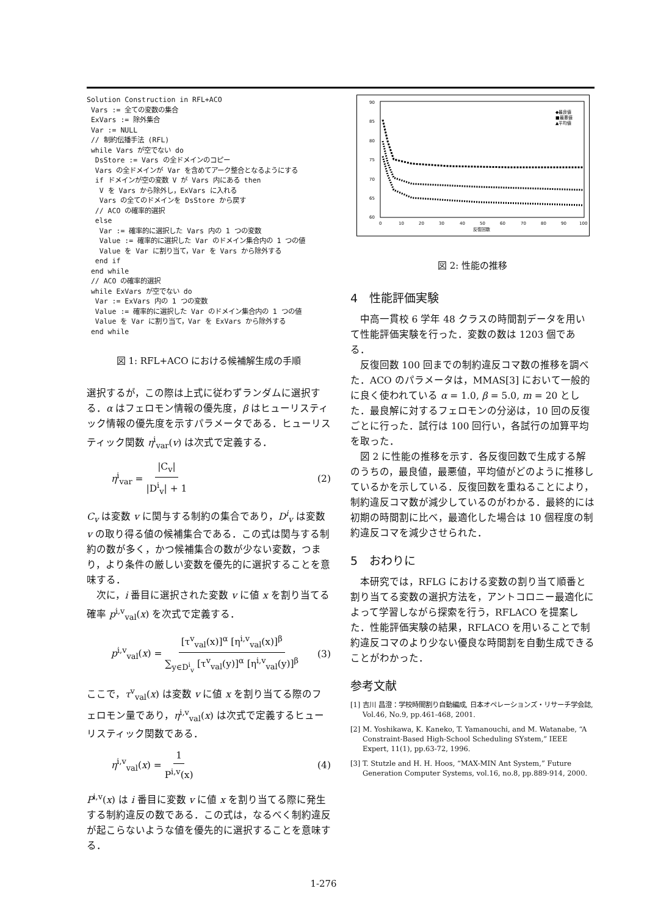Solution Construction in RFL+ACO
 Vars := 全ての変数の集合
 ExVars := 除外集合
 Var := NULL
 // 制約伝播手法 (RFL)
 while Vars が空でない do
  DsStore := Vars の全ドメインのコピー
  Vars の全ドメインが Var を含めてアーク整合となるようにする
  if ドメインが空の変数 V が Vars 内にある then
   V を Vars から除外し，ExVars に入れる
   Vars の全てのドメインを DsStore から戻す
  // ACO の確率的選択
  else
   Var := 確率的に選択した Vars 内の 1 つの変数
   Value := 確率的に選択した Var のドメイン集合内の 1 つの値
   Value を Var に割り当て，Var を Vars から除外する
  end if
 end while
 // ACO の確率的選択
 while ExVars が空でない do
  Var := ExVars 内の 1 つの変数
  Value := 確率的に選択した Var のドメイン集合内の 1 つの値
  Value を Var に割り当て，Var を ExVars から除外する
 end while
図 1: RFL+ACO における候補解生成の手順
選択するが，この際は上式に従わずランダムに選択する．α はフェロモン情報の優先度，β はヒューリスティック情報の優先度を示すパラメータである．ヒューリスティック関数 η<sup>i</sup><sub>var</sub>(v) は次式で定義する．
η<sup>i</sup><sub>var</sub> = |C<sub>v</sub>| |D<sup>i</sup><sub>v</sub>| + 1 (2)
C<sub>v</sub> は変数 v に関与する制約の集合であり，D<sup>i</sup><sub>v</sub> は変数 v の取り得る値の候補集合である．この式は関与する制約の数が多く，かつ候補集合の数が少ない変数，つまり，より条件の厳しい変数を優先的に選択することを意味する．
次に，i 番目に選択された変数 v に値 x を割り当てる確率 p<sup>i,v</sup><sub>val</sub>(x) を次式で定義する．
p<sup>i,v</sup><sub>val</sub>(x) = [τ<sup>v</sup><sub>val</sub>(x)]<sup>α</sup> [η<sup>i,v</sup><sub>val</sub>(x)]<sup>β</sup> ∑<sub>y∈D<sup>i</sup><sub>v</sub></sub> [τ<sup>v</sup><sub>val</sub>(y)]<sup>α</sup> [η<sup>i,v</sup><sub>val</sub>(y)]<sup>β</sup> (3)
ここで，τ<sup>v</sup><sub>val</sub>(x) は変数 v に値 x を割り当てる際のフェロモン量であり，η<sup>i,v</sup><sub>val</sub>(x) は次式で定義するヒューリスティック関数である．
η<sup>i,v</sup><sub>val</sub>(x) = 1 P<sup>i,v</sup>(x) (4)
P<sup>i,v</sup>(x) は i 番目に変数 v に値 x を割り当てる際に発生する制約違反の数である．この式は，なるべく制約違反が起こらないような値を優先的に選択することを意味する．
90
85
80
75
70
65
60
0
10
20
30
40
50
60
70
80
90
100
反復回数
◆最良値
■最悪値
▲平均値
図 2: 性能の推移
4　性能評価実験
中高一貫校 6 学年 48 クラスの時間割データを用いて性能評価実験を行った．変数の数は 1203 個である．
反復回数 100 回までの制約違反コマ数の推移を調べた．ACO のパラメータは，MMAS[3] において一般的に良く使われている α = 1.0, β = 5.0, m = 20 とした．最良解に対するフェロモンの分泌は，10 回の反復ごとに行った．試行は 100 回行い，各試行の加算平均を取った．
図 2 に性能の推移を示す．各反復回数で生成する解のうちの，最良値，最悪値，平均値がどのように推移しているかを示している．反復回数を重ねることにより，制約違反コマ数が減少しているのがわかる．最終的には初期の時間割に比べ，最適化した場合は 10 個程度の制約違反コマを減少させられた．
5　おわりに
本研究では，RFLG における変数の割り当て順番と割り当てる変数の選択方法を，アントコロニー最適化によって学習しながら探索を行う，RFLACO を提案した．性能評価実験の結果，RFLACO を用いることで制約違反コマのより少ない優良な時間割を自動生成できることがわかった．
参考文献
[1] 吉川 昌澄：学校時間割り自動編成, 日本オペレーションズ・リサーチ学会誌, Vol.46, No.9, pp.461-468, 2001.
[2] M. Yoshikawa, K. Kaneko, T. Yamanouchi, and M. Watanabe, “A Constraint-Based High-School Scheduling SYstem,” IEEE Expert, 11(1), pp.63-72, 1996.
[3] T. Stutzle and H. H. Hoos, “MAX-MIN Ant System,” Future Generation Computer Systems, vol.16, no.8, pp.889-914, 2000.
1-276